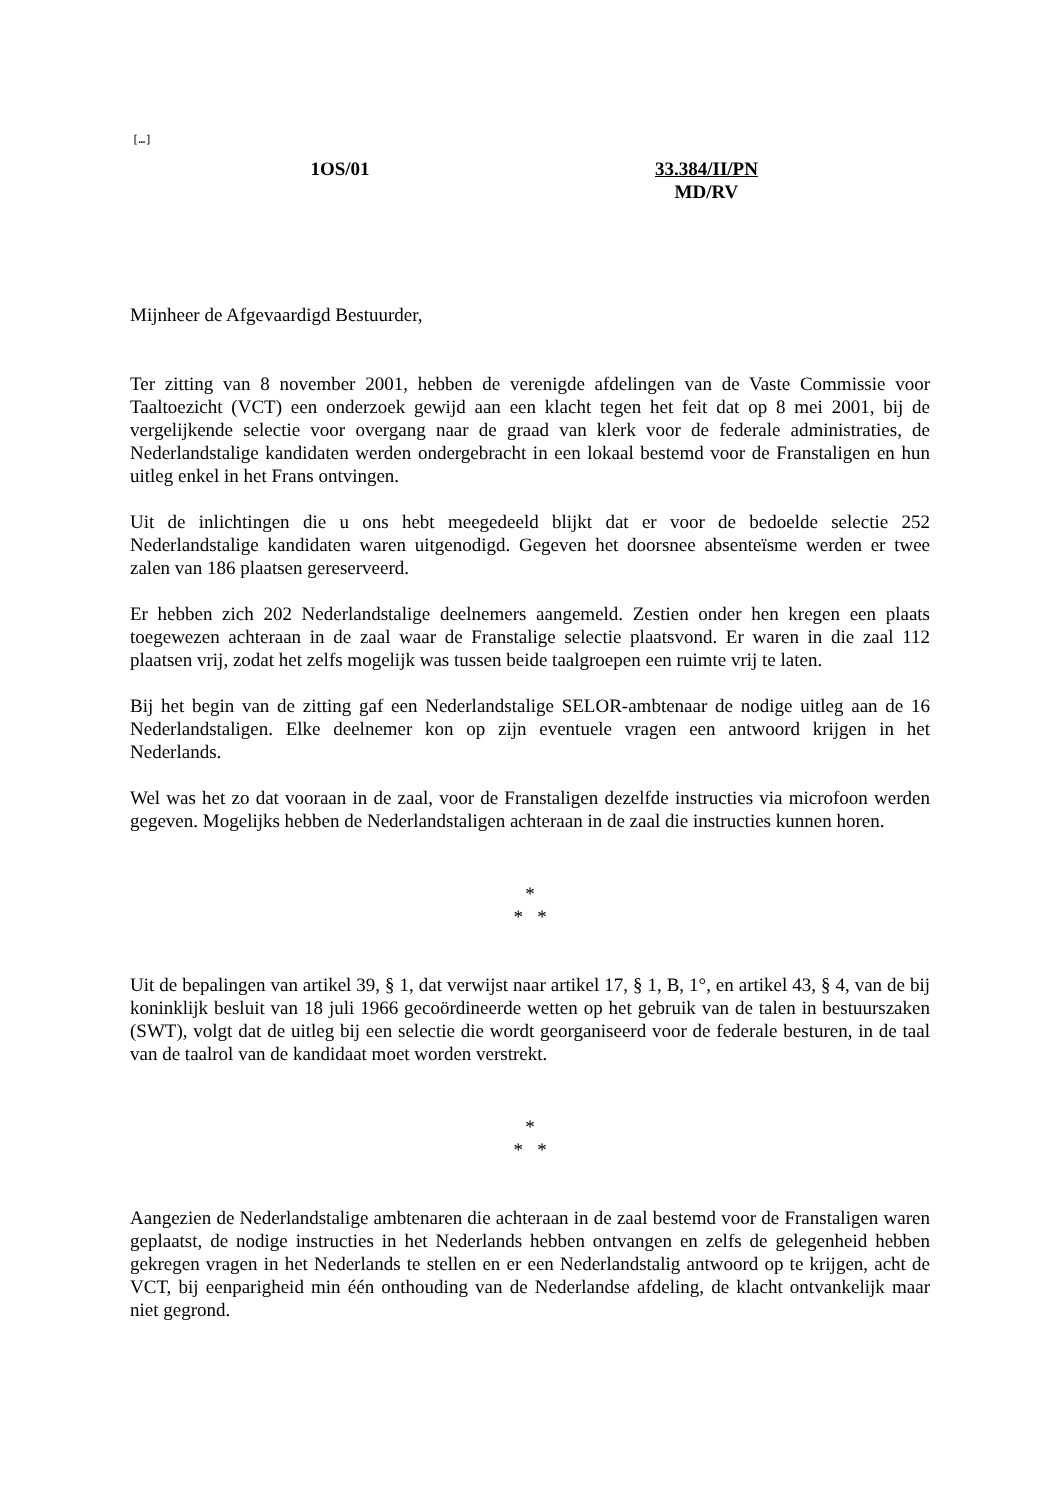[…]
1OS/01 33.384/II/PN
MD/RV
Mijnheer de Afgevaardigd Bestuurder,
Ter zitting van 8 november 2001, hebben de verenigde afdelingen van de Vaste Commissie voor Taaltoezicht (VCT) een onderzoek gewijd aan een klacht tegen het feit dat op 8 mei 2001, bij de vergelijkende selectie voor overgang naar de graad van klerk voor de federale administraties, de Nederlandstalige kandidaten werden ondergebracht in een lokaal bestemd voor de Franstaligen en hun uitleg enkel in het Frans ontvingen.
Uit de inlichtingen die u ons hebt meegedeeld blijkt dat er voor de bedoelde selectie 252 Nederlandstalige kandidaten waren uitgenodigd. Gegeven het doorsnee absenteïsme werden er twee zalen van 186 plaatsen gereserveerd.
Er hebben zich 202 Nederlandstalige deelnemers aangemeld. Zestien onder hen kregen een plaats toegewezen achteraan in de zaal waar de Franstalige selectie plaatsvond. Er waren in die zaal 112 plaatsen vrij, zodat het zelfs mogelijk was tussen beide taalgroepen een ruimte vrij te laten.
Bij het begin van de zitting gaf een Nederlandstalige SELOR-ambtenaar de nodige uitleg aan de 16 Nederlandstaligen. Elke deelnemer kon op zijn eventuele vragen een antwoord krijgen in het Nederlands.
Wel was het zo dat vooraan in de zaal, voor de Franstaligen dezelfde instructies via microfoon werden gegeven. Mogelijks hebben de Nederlandstaligen achteraan in de zaal die instructies kunnen horen.
*
* *
Uit de bepalingen van artikel 39, § 1, dat verwijst naar artikel 17, § 1, B, 1°, en artikel 43, § 4, van de bij koninklijk besluit van 18 juli 1966 gecoördineerde wetten op het gebruik van de talen in bestuurszaken (SWT), volgt dat de uitleg bij een selectie die wordt georganiseerd voor de federale besturen, in de taal van de taalrol van de kandidaat moet worden verstrekt.
*
* *
Aangezien de Nederlandstalige ambtenaren die achteraan in de zaal bestemd voor de Franstaligen waren geplaatst, de nodige instructies in het Nederlands hebben ontvangen en zelfs de gelegenheid hebben gekregen vragen in het Nederlands te stellen en er een Nederlandstalig antwoord op te krijgen, acht de VCT, bij eenparigheid min één onthouding van de Nederlandse afdeling, de klacht ontvankelijk maar niet gegrond.